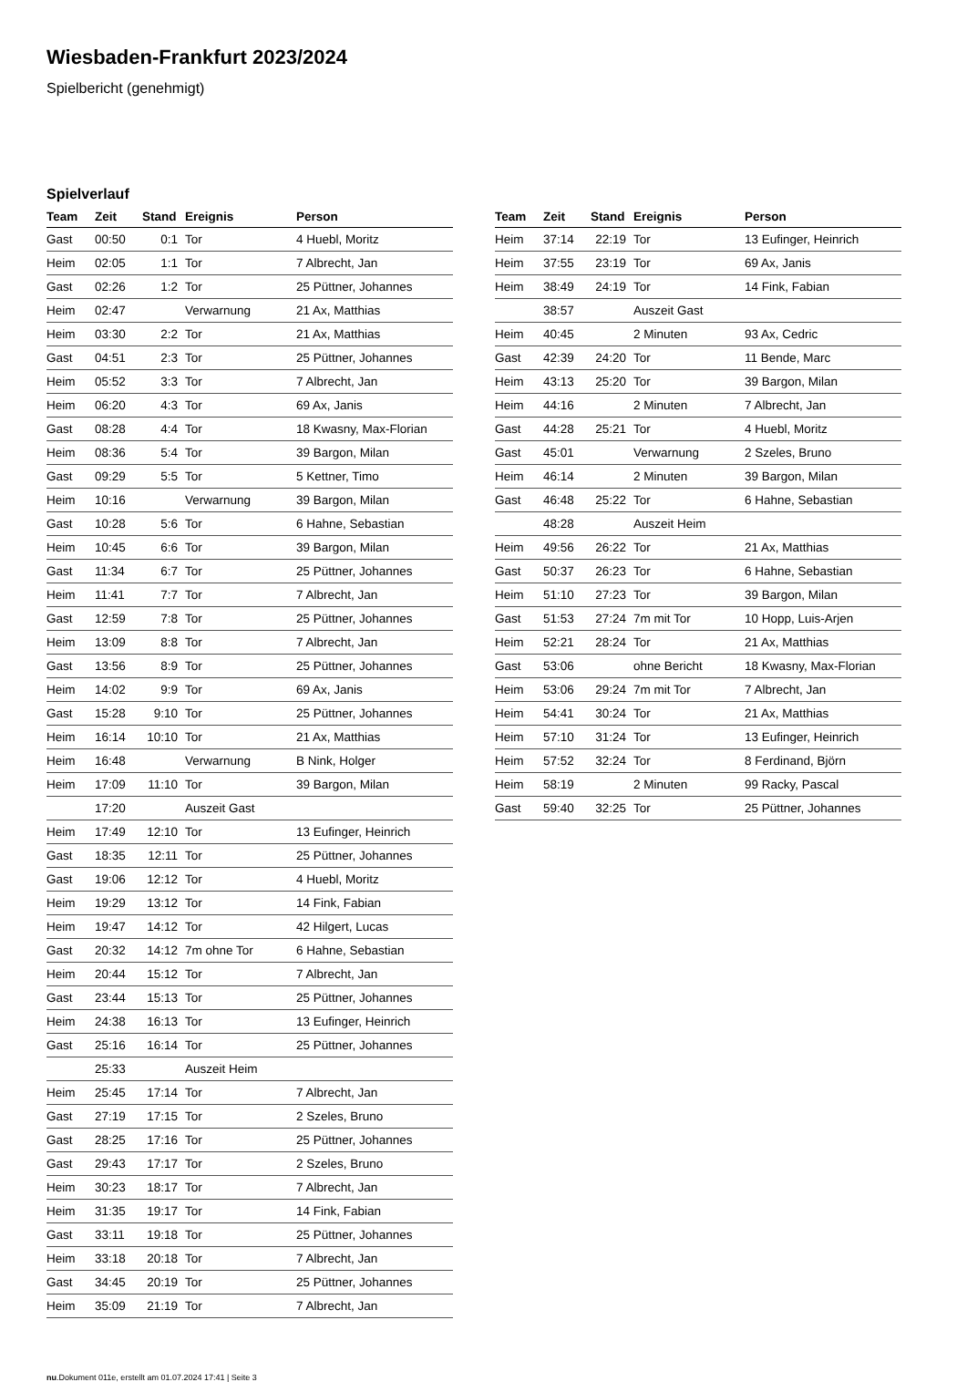Wiesbaden-Frankfurt 2023/2024
Spielbericht (genehmigt)
Spielverlauf
| Team | Zeit | Stand | Ereignis | Person |
| --- | --- | --- | --- | --- |
| Gast | 00:50 | 0:1 | Tor | 4 Huebl, Moritz |
| Heim | 02:05 | 1:1 | Tor | 7 Albrecht, Jan |
| Gast | 02:26 | 1:2 | Tor | 25 Püttner, Johannes |
| Heim | 02:47 | | Verwarnung | 21 Ax, Matthias |
| Heim | 03:30 | 2:2 | Tor | 21 Ax, Matthias |
| Gast | 04:51 | 2:3 | Tor | 25 Püttner, Johannes |
| Heim | 05:52 | 3:3 | Tor | 7 Albrecht, Jan |
| Heim | 06:20 | 4:3 | Tor | 69 Ax, Janis |
| Gast | 08:28 | 4:4 | Tor | 18 Kwasny, Max-Florian |
| Heim | 08:36 | 5:4 | Tor | 39 Bargon, Milan |
| Gast | 09:29 | 5:5 | Tor | 5 Kettner, Timo |
| Heim | 10:16 | | Verwarnung | 39 Bargon, Milan |
| Gast | 10:28 | 5:6 | Tor | 6 Hahne, Sebastian |
| Heim | 10:45 | 6:6 | Tor | 39 Bargon, Milan |
| Gast | 11:34 | 6:7 | Tor | 25 Püttner, Johannes |
| Heim | 11:41 | 7:7 | Tor | 7 Albrecht, Jan |
| Gast | 12:59 | 7:8 | Tor | 25 Püttner, Johannes |
| Heim | 13:09 | 8:8 | Tor | 7 Albrecht, Jan |
| Gast | 13:56 | 8:9 | Tor | 25 Püttner, Johannes |
| Heim | 14:02 | 9:9 | Tor | 69 Ax, Janis |
| Gast | 15:28 | 9:10 | Tor | 25 Püttner, Johannes |
| Heim | 16:14 | 10:10 | Tor | 21 Ax, Matthias |
| Heim | 16:48 | | Verwarnung | B Nink, Holger |
| Heim | 17:09 | 11:10 | Tor | 39 Bargon, Milan |
| | 17:20 | | Auszeit Gast | |
| Heim | 17:49 | 12:10 | Tor | 13 Eufinger, Heinrich |
| Gast | 18:35 | 12:11 | Tor | 25 Püttner, Johannes |
| Gast | 19:06 | 12:12 | Tor | 4 Huebl, Moritz |
| Heim | 19:29 | 13:12 | Tor | 14 Fink, Fabian |
| Heim | 19:47 | 14:12 | Tor | 42 Hilgert, Lucas |
| Gast | 20:32 | 14:12 | 7m ohne Tor | 6 Hahne, Sebastian |
| Heim | 20:44 | 15:12 | Tor | 7 Albrecht, Jan |
| Gast | 23:44 | 15:13 | Tor | 25 Püttner, Johannes |
| Heim | 24:38 | 16:13 | Tor | 13 Eufinger, Heinrich |
| Gast | 25:16 | 16:14 | Tor | 25 Püttner, Johannes |
| | 25:33 | | Auszeit Heim | |
| Heim | 25:45 | 17:14 | Tor | 7 Albrecht, Jan |
| Gast | 27:19 | 17:15 | Tor | 2 Szeles, Bruno |
| Gast | 28:25 | 17:16 | Tor | 25 Püttner, Johannes |
| Gast | 29:43 | 17:17 | Tor | 2 Szeles, Bruno |
| Heim | 30:23 | 18:17 | Tor | 7 Albrecht, Jan |
| Heim | 31:35 | 19:17 | Tor | 14 Fink, Fabian |
| Gast | 33:11 | 19:18 | Tor | 25 Püttner, Johannes |
| Heim | 33:18 | 20:18 | Tor | 7 Albrecht, Jan |
| Gast | 34:45 | 20:19 | Tor | 25 Püttner, Johannes |
| Heim | 35:09 | 21:19 | Tor | 7 Albrecht, Jan |
| Team | Zeit | Stand | Ereignis | Person |
| --- | --- | --- | --- | --- |
| Heim | 37:14 | 22:19 | Tor | 13 Eufinger, Heinrich |
| Heim | 37:55 | 23:19 | Tor | 69 Ax, Janis |
| Heim | 38:49 | 24:19 | Tor | 14 Fink, Fabian |
| | 38:57 | | Auszeit Gast | |
| Heim | 40:45 | | 2 Minuten | 93 Ax, Cedric |
| Gast | 42:39 | 24:20 | Tor | 11 Bende, Marc |
| Heim | 43:13 | 25:20 | Tor | 39 Bargon, Milan |
| Heim | 44:16 | | 2 Minuten | 7 Albrecht, Jan |
| Gast | 44:28 | 25:21 | Tor | 4 Huebl, Moritz |
| Gast | 45:01 | | Verwarnung | 2 Szeles, Bruno |
| Heim | 46:14 | | 2 Minuten | 39 Bargon, Milan |
| Gast | 46:48 | 25:22 | Tor | 6 Hahne, Sebastian |
| | 48:28 | | Auszeit Heim | |
| Heim | 49:56 | 26:22 | Tor | 21 Ax, Matthias |
| Gast | 50:37 | 26:23 | Tor | 6 Hahne, Sebastian |
| Heim | 51:10 | 27:23 | Tor | 39 Bargon, Milan |
| Gast | 51:53 | 27:24 | 7m mit Tor | 10 Hopp, Luis-Arjen |
| Heim | 52:21 | 28:24 | Tor | 21 Ax, Matthias |
| Gast | 53:06 | | ohne Bericht | 18 Kwasny, Max-Florian |
| Heim | 53:06 | 29:24 | 7m mit Tor | 7 Albrecht, Jan |
| Heim | 54:41 | 30:24 | Tor | 21 Ax, Matthias |
| Heim | 57:10 | 31:24 | Tor | 13 Eufinger, Heinrich |
| Heim | 57:52 | 32:24 | Tor | 8 Ferdinand, Björn |
| Heim | 58:19 | | 2 Minuten | 99 Racky, Pascal |
| Gast | 59:40 | 32:25 | Tor | 25 Püttner, Johannes |
nu.Dokument 011e, erstellt am 01.07.2024 17:41 | Seite 3